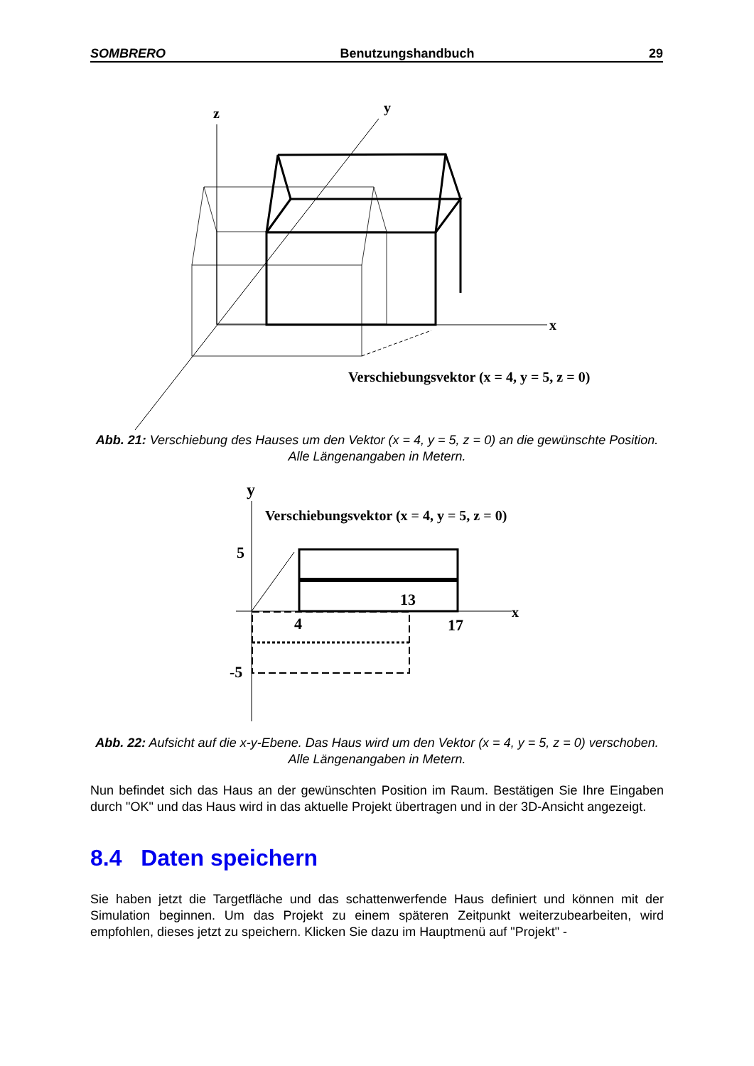SOMBRERO Benutzungshandbuch 29
z
y
x
Verschiebungsvektor (x = 4, y = 5, z = 0)
Abb. 21: Verschiebung des Hauses um den Vektor (x = 4, y = 5, z = 0) an die gewünschte Position. Alle Längenangaben in Metern.
y
Verschiebungsvektor (x = 4, y = 5, z = 0)
5
13
x
4
17
-5
Abb. 22: Aufsicht auf die x-y-Ebene. Das Haus wird um den Vektor (x = 4, y = 5, z = 0) verschoben. Alle Längenangaben in Metern.
Nun befindet sich das Haus an der gewünschten Position im Raum. Bestätigen Sie Ihre Eingaben durch "OK" und das Haus wird in das aktuelle Projekt übertragen und in der 3D-Ansicht angezeigt.
8.4 Daten speichern
Sie haben jetzt die Targetfläche und das schattenwerfende Haus definiert und können mit der Simulation beginnen. Um das Projekt zu einem späteren Zeitpunkt weiterzubearbeiten, wird empfohlen, dieses jetzt zu speichern. Klicken Sie dazu im Hauptmenü auf "Projekt" -